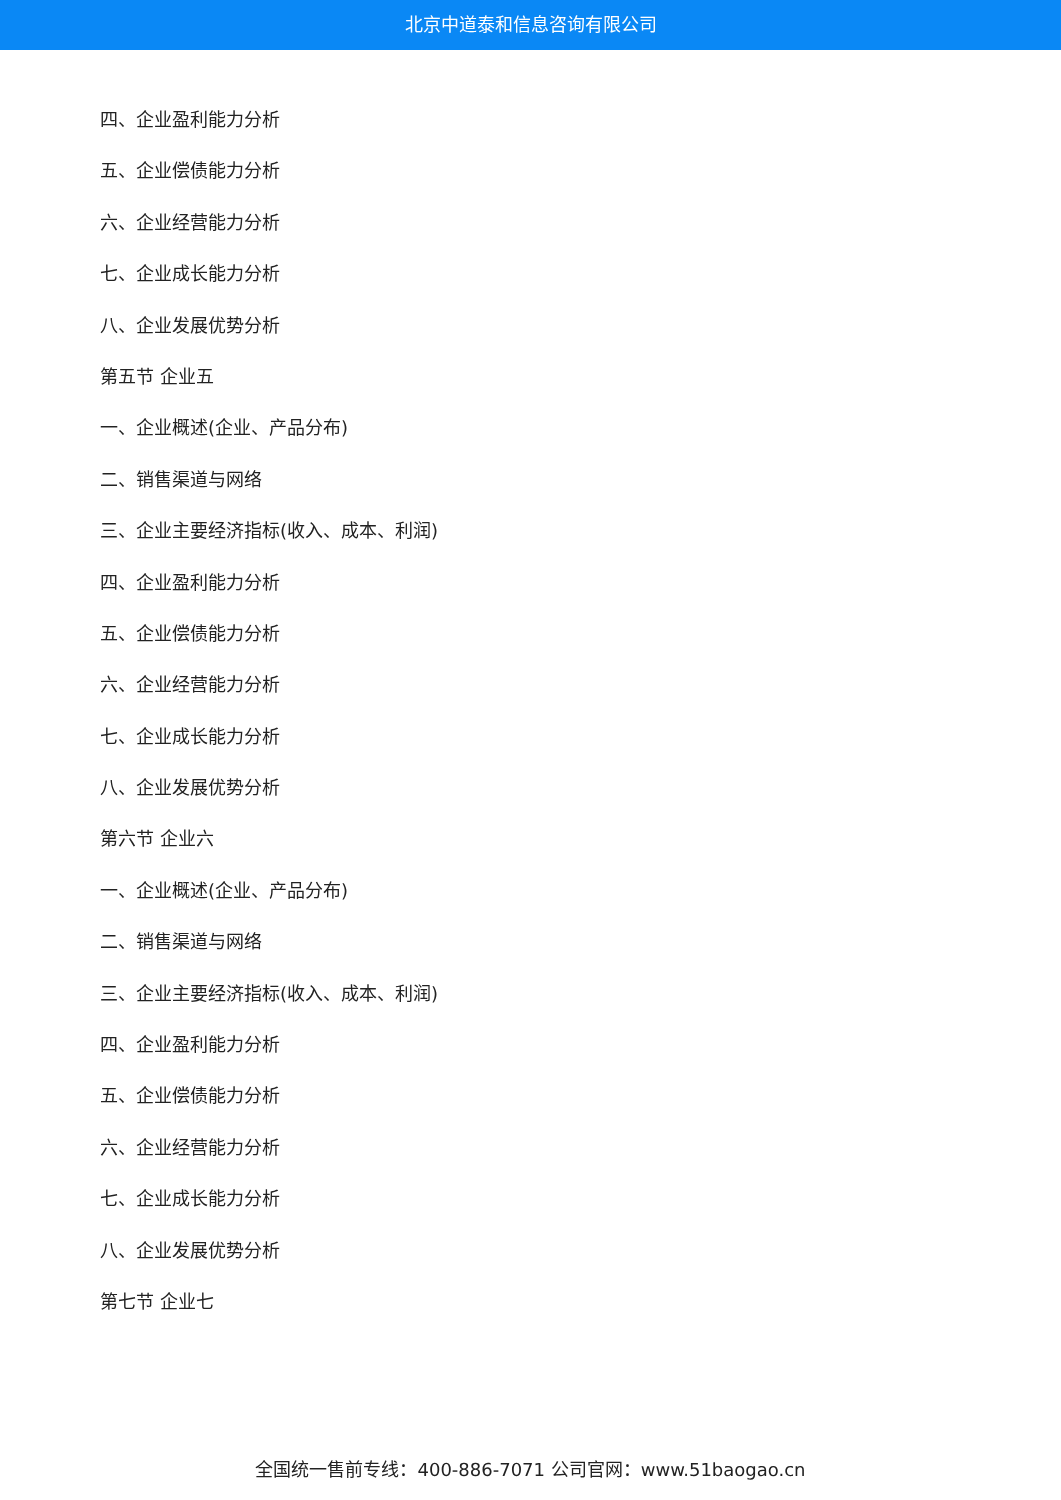北京中道泰和信息咨询有限公司
四、企业盈利能力分析
五、企业偿债能力分析
六、企业经营能力分析
七、企业成长能力分析
八、企业发展优势分析
第五节 企业五
一、企业概述(企业、产品分布)
二、销售渠道与网络
三、企业主要经济指标(收入、成本、利润)
四、企业盈利能力分析
五、企业偿债能力分析
六、企业经营能力分析
七、企业成长能力分析
八、企业发展优势分析
第六节 企业六
一、企业概述(企业、产品分布)
二、销售渠道与网络
三、企业主要经济指标(收入、成本、利润)
四、企业盈利能力分析
五、企业偿债能力分析
六、企业经营能力分析
七、企业成长能力分析
八、企业发展优势分析
第七节 企业七
全国统一售前专线：400-886-7071 公司官网：www.51baogao.cn